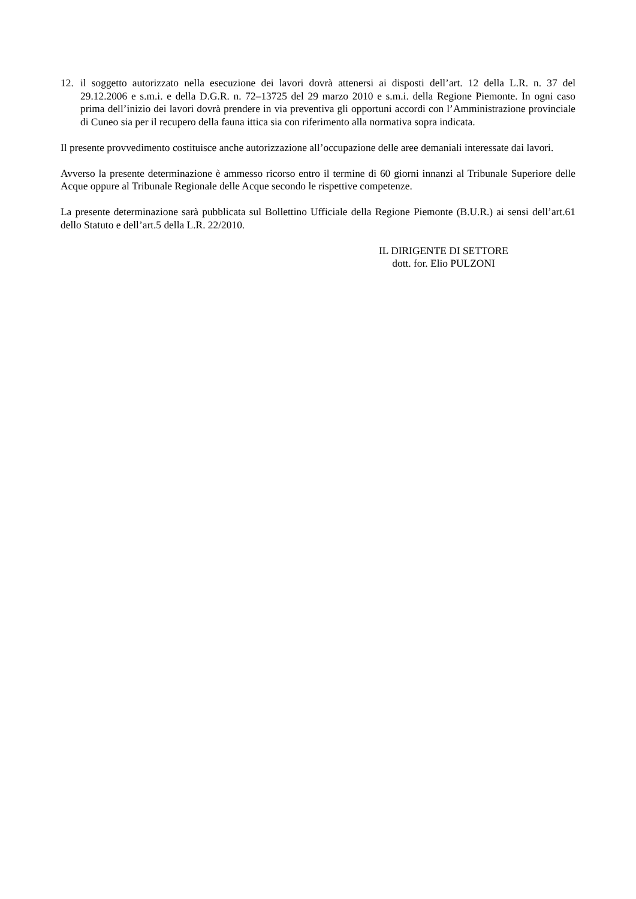12. il soggetto autorizzato nella esecuzione dei lavori dovrà attenersi ai disposti dell’art. 12 della L.R. n. 37 del 29.12.2006 e s.m.i. e della D.G.R. n. 72–13725 del 29 marzo 2010 e s.m.i. della Regione Piemonte. In ogni caso prima dell’inizio dei lavori dovrà prendere in via preventiva gli opportuni accordi con l’Amministrazione provinciale di Cuneo sia per il recupero della fauna ittica sia con riferimento alla normativa sopra indicata.
Il presente provvedimento costituisce anche autorizzazione all’occupazione delle aree demaniali interessate dai lavori.
Avverso la presente determinazione è ammesso ricorso entro il termine di 60 giorni innanzi al Tribunale Superiore delle Acque oppure al Tribunale Regionale delle Acque secondo le rispettive competenze.
La presente determinazione sarà pubblicata sul Bollettino Ufficiale della Regione Piemonte (B.U.R.) ai sensi dell’art.61 dello Statuto e dell’art.5 della L.R. 22/2010.
IL DIRIGENTE DI SETTORE
dott. for. Elio PULZONI